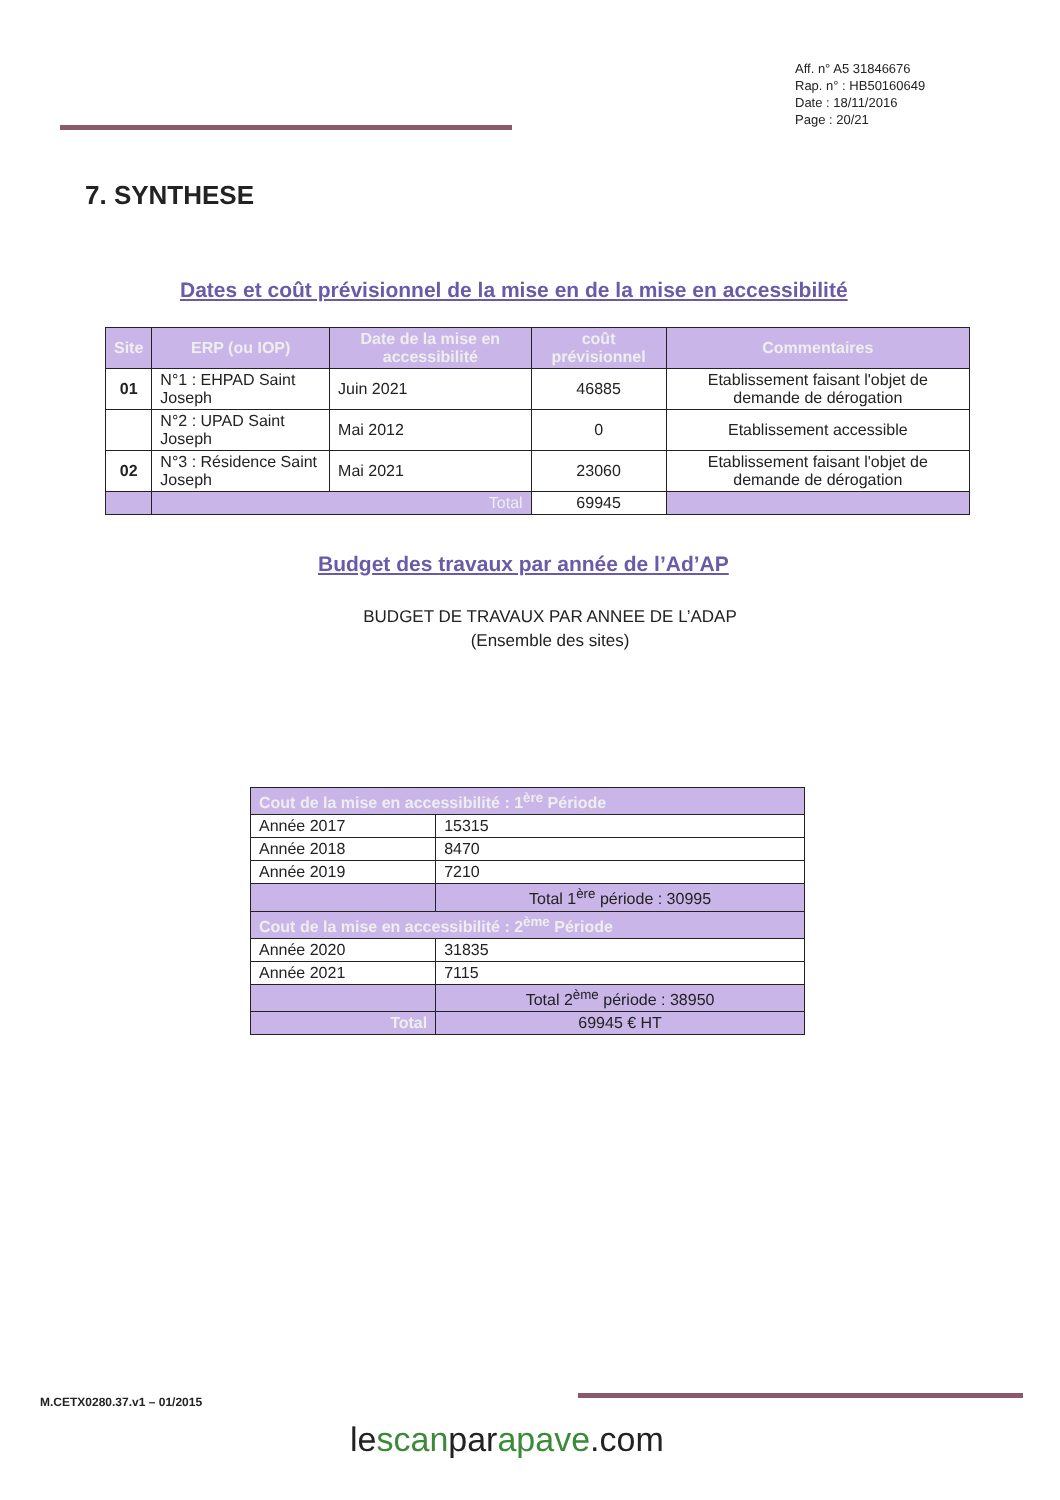Aff. n° A5 31846676
Rap. n° : HB50160649
Date : 18/11/2016
Page : 20/21
7. SYNTHESE
Dates et coût prévisionnel de la mise en de la mise en accessibilité
| Site | ERP (ou IOP) | Date de la mise en accessibilité | coût prévisionnel | Commentaires |
| --- | --- | --- | --- | --- |
| 01 | N°1 : EHPAD Saint Joseph | Juin 2021 | 46885 | Etablissement faisant l'objet de demande de dérogation |
| | N°2 : UPAD Saint Joseph | Mai 2012 | 0 | Etablissement accessible |
| 02 | N°3 : Résidence Saint Joseph | Mai 2021 | 23060 | Etablissement faisant l'objet de demande de dérogation |
| | Total | | 69945 | |
Budget des travaux par année de l’Ad’AP
BUDGET DE TRAVAUX PAR ANNEE DE L’ADAP
(Ensemble des sites)
| Cout de la mise en accessibilité : 1<sup>ère</sup> Période | |
| Année 2017 | 15315 |
| Année 2018 | 8470 |
| Année 2019 | 7210 |
| | Total 1<sup>ère</sup> période : 30995 |
| Cout de la mise en accessibilité : 2<sup>ème</sup> Période | |
| Année 2020 | 31835 |
| Année 2021 | 7115 |
| | Total 2<sup>ème</sup> période : 38950 |
| Total | 69945 € HT |
M.CETX0280.37.v1 – 01/2015
lescanparapave.com